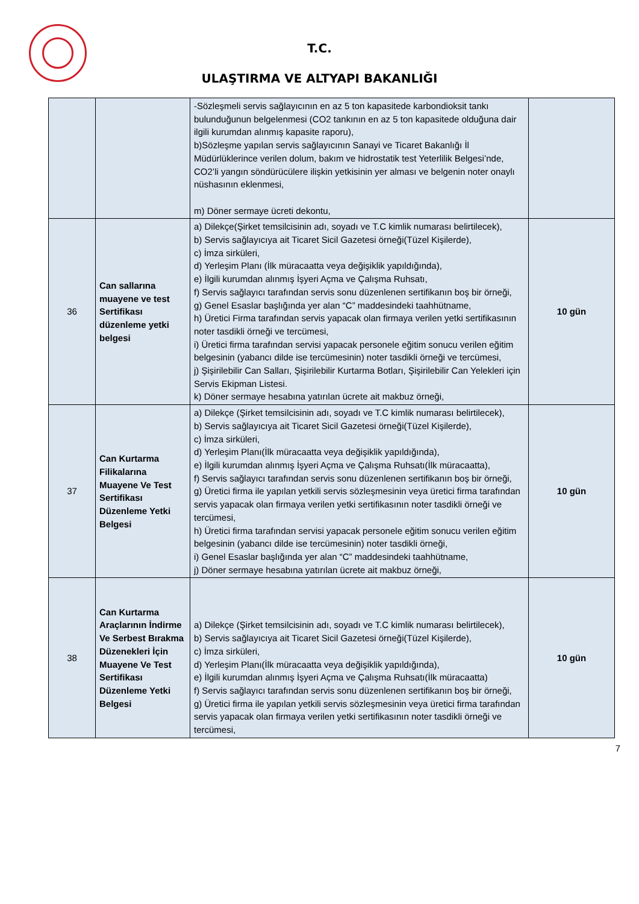T.C.
ULAŞTIRMA VE ALTYAPI BAKANLIĞI
| | | -Sözleşmeli servis sağlayıcının en az 5 ton kapasitede karbondioksit tankı bulunduğunun belgelenmesi (CO2 tankının en az 5 ton kapasitede olduğuna dair ilgili kurumdan alınmış kapasite raporu), b)Sözleşme yapılan servis sağlayıcının Sanayi ve Ticaret Bakanlığı İl Müdürlüklerince verilen dolum, bakım ve hidrostatik test Yeterlilik Belgesi’nde, CO2’li yangın söndürücülere ilişkin yetkisinin yer alması ve belgenin noter onaylı nüshasının eklenmesi, m) Döner sermaye ücreti dekontu, | |
| 36 | Can sallarına muayene ve test Sertifikası düzenleme yetki belgesi | a) Dilekçe(Şirket temsilcisinin adı, soyadı ve T.C kimlik numarası belirtilecek), b) Servis sağlayıcıya ait Ticaret Sicil Gazetesi örneği(Tüzel Kişilerde), c) İmza sirküleri, d) Yerleşim Planı (İlk müracaatta veya değişiklik yapıldığında), e) İlgili kurumdan alınmış İşyeri Açma ve Çalışma Ruhsatı, f) Servis sağlayıcı tarafından servis sonu düzenlenen sertifikanın boş bir örneği, g) Genel Esaslar başlığında yer alan “C” maddesindeki taahhütname, h) Üretici Firma tarafından servis yapacak olan firmaya verilen yetki sertifikasının noter tasdikli örneği ve tercümesi, i) Üretici firma tarafından servisi yapacak personele eğitim sonucu verilen eğitim belgesinin (yabancı dilde ise tercümesinin) noter tasdikli örneği ve tercümesi, j) Şişirilebilir Can Salları, Şişirilebilir Kurtarma Botları, Şişirilebilir Can Yelekleri için Servis Ekipman Listesi. k) Döner sermaye hesabına yatırılan ücrete ait makbuz örneği, | 10 gün |
| 37 | Can Kurtarma Filikalarına Muayene Ve Test Sertifikası Düzenleme Yetki Belgesi | a) Dilekçe (Şirket temsilcisinin adı, soyadı ve T.C kimlik numarası belirtilecek), b) Servis sağlayıcıya ait Ticaret Sicil Gazetesi örneği(Tüzel Kişilerde), c) İmza sirküleri, d) Yerleşim Planı(İlk müracaatta veya değişiklik yapıldığında), e) İlgili kurumdan alınmış İşyeri Açma ve Çalışma Ruhsatı(İlk müracaatta), f) Servis sağlayıcı tarafından servis sonu düzenlenen sertifikanın boş bir örneği, g) Üretici firma ile yapılan yetkili servis sözleşmesinin veya üretici firma tarafından servis yapacak olan firmaya verilen yetki sertifikasının noter tasdikli örneği ve tercümesi, h) Üretici firma tarafından servisi yapacak personele eğitim sonucu verilen eğitim belgesinin (yabancı dilde ise tercümesinin) noter tasdikli örneği, i) Genel Esaslar başlığında yer alan “C” maddesindeki taahhütname, j) Döner sermaye hesabına yatırılan ücrete ait makbuz örneği, | 10 gün |
| 38 | Can Kurtarma Araçlarının İndirme Ve Serbest Bırakma Düzenekleri İçin Muayene Ve Test Sertifikası Düzenleme Yetki Belgesi | a) Dilekçe (Şirket temsilcisinin adı, soyadı ve T.C kimlik numarası belirtilecek), b) Servis sağlayıcıya ait Ticaret Sicil Gazetesi örneği(Tüzel Kişilerde), c) İmza sirküleri, d) Yerleşim Planı(İlk müracaatta veya değişiklik yapıldığında), e) İlgili kurumdan alınmış İşyeri Açma ve Çalışma Ruhsatı(İlk müracaatta) f) Servis sağlayıcı tarafından servis sonu düzenlenen sertifikanın boş bir örneği, g) Üretici firma ile yapılan yetkili servis sözleşmesinin veya üretici firma tarafından servis yapacak olan firmaya verilen yetki sertifikasının noter tasdikli örneği ve tercümesi, | 10 gün |
7